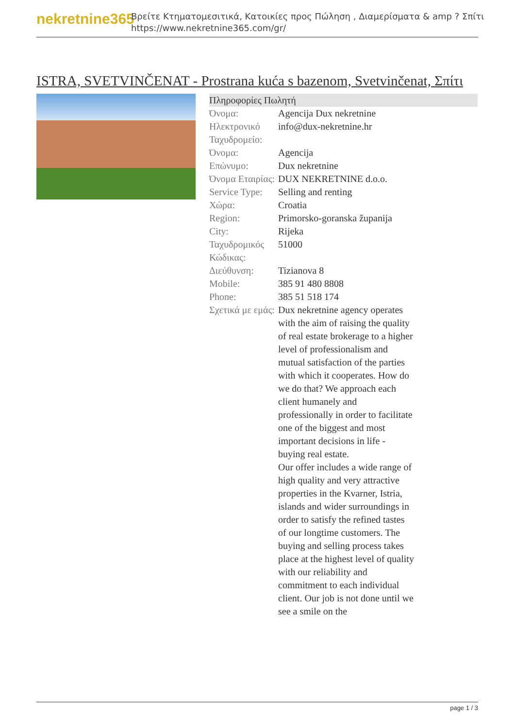nekretnine365
Βρείτε Κτηματομεσιτικά, Κατοικίες προς Πώληση , Διαμερίσματα & amp ? Σπίτι
https://www.nekretnine365.com/gr/
ISTRA, SVETVINČENAT - Prostrana kuća s bazenom, Svetvinčenat, Σπίτι
| Πληροφορίες Πωλητή | | |
| --- | --- | --- |
| Όνομα: | Agencija Dux nekretnine | |
| Ηλεκτρονικό Ταχυδρομείο: | info@dux-nekretnine.hr | |
| Όνομα: | Agencija | |
| Επώνυμο: | Dux nekretnine | |
| Όνομα Εταιρίας: | DUX NEKRETNINE d.o.o. | |
| Service Type: | Selling and renting | |
| Χώρα: | Croatia | |
| Region: | Primorsko-goranska županija | |
| City: | Rijeka | |
| Ταχυδρομικός Κώδικας: | 51000 | |
| Διεύθυνση: | Tizianova 8 | |
| Mobile: | 385 91 480 8808 | |
| Phone: | 385 51 518 174 | |
| Σχετικά με εμάς: | Dux nekretnine agency operates with the aim of raising the quality of real estate brokerage to a higher level of professionalism and mutual satisfaction of the parties with which it cooperates. How do we do that? We approach each client humanely and professionally in order to facilitate one of the biggest and most important decisions in life - buying real estate. Our offer includes a wide range of high quality and very attractive properties in the Kvarner, Istria, islands and wider surroundings in order to satisfy the refined tastes of our longtime customers. The buying and selling process takes place at the highest level of quality with our reliability and commitment to each individual client. Our job is not done until we see a smile on the | |
page 1 / 3